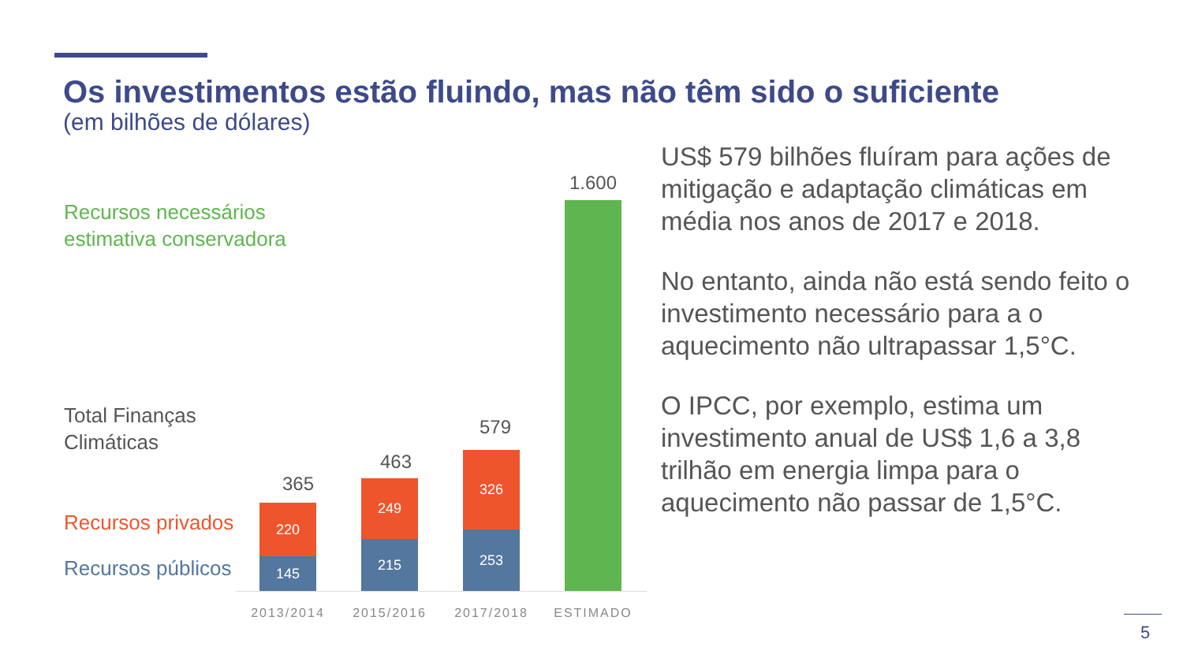Os investimentos estão fluindo, mas não têm sido o suficiente
(em bilhões de dólares)
Recursos necessários
estimativa conservadora
Total Finanças
Climáticas
Recursos privados
Recursos públicos
365
220
145
463
249
215
579
326
253
1.600
2013/2014 2015/2016 2017/2018 ESTIMADO
US$ 579 bilhões fluíram para ações de mitigação e adaptação climáticas em média nos anos de 2017 e 2018.
No entanto, ainda não está sendo feito o investimento necessário para a o aquecimento não ultrapassar 1,5°C.
O IPCC, por exemplo, estima um investimento anual de US$ 1,6 a 3,8 trilhão em energia limpa para o aquecimento não passar de 1,5°C.
5